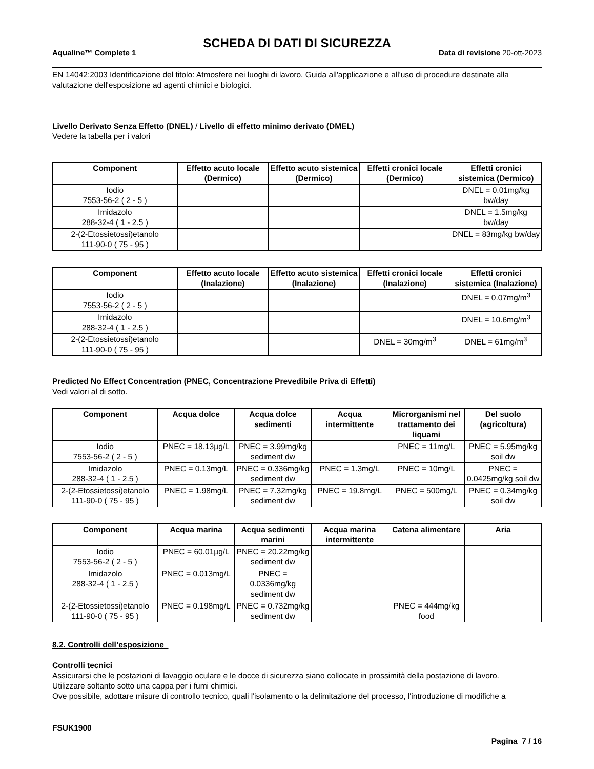SCHEDA DI DATI DI SICUREZZA
Aqualine™ Complete 1 Data di revisione 20-ott-2023
EN 14042:2003 Identificazione del titolo: Atmosfere nei luoghi di lavoro. Guida all'applicazione e all'uso di procedure destinate alla valutazione dell'esposizione ad agenti chimici e biologici.
Livello Derivato Senza Effetto (DNEL) / Livello di effetto minimo derivato (DMEL)
Vedere la tabella per i valori
| Component | Effetto acuto locale (Dermico) | Effetto acuto sistemica (Dermico) | Effetti cronici locale (Dermico) | Effetti cronici sistemica (Dermico) |
| --- | --- | --- | --- | --- |
| Iodio 7553-56-2 ( 2 - 5 ) | | | | DNEL = 0.01mg/kg bw/day |
| Imidazolo 288-32-4 ( 1 - 2.5 ) | | | | DNEL = 1.5mg/kg bw/day |
| 2-(2-Etossietossi)etanolo 111-90-0 ( 75 - 95 ) | | | | DNEL = 83mg/kg bw/day |
| Component | Effetto acuto locale (Inalazione) | Effetto acuto sistemica (Inalazione) | Effetti cronici locale (Inalazione) | Effetti cronici sistemica (Inalazione) |
| --- | --- | --- | --- | --- |
| Iodio 7553-56-2 ( 2 - 5 ) | | | | DNEL = 0.07mg/m<sup>3</sup> |
| Imidazolo 288-32-4 ( 1 - 2.5 ) | | | | DNEL = 10.6mg/m<sup>3</sup> |
| 2-(2-Etossietossi)etanolo 111-90-0 ( 75 - 95 ) | | | DNEL = 30mg/m<sup>3</sup> | DNEL = 61mg/m<sup>3</sup> |
Predicted No Effect Concentration (PNEC, Concentrazione Prevedibile Priva di Effetti)
Vedi valori al di sotto.
| Component | Acqua dolce | Acqua dolce sedimenti | Acqua intermittente | Microrganismi nel trattamento dei liquami | Del suolo (agricoltura) |
| --- | --- | --- | --- | --- | --- |
| Iodio 7553-56-2 ( 2 - 5 ) | PNEC = 18.13µg/L | PNEC = 3.99mg/kg sediment dw | | PNEC = 11mg/L | PNEC = 5.95mg/kg soil dw |
| Imidazolo 288-32-4 ( 1 - 2.5 ) | PNEC = 0.13mg/L | PNEC = 0.336mg/kg sediment dw | PNEC = 1.3mg/L | PNEC = 10mg/L | PNEC = 0.0425mg/kg soil dw |
| 2-(2-Etossietossi)etanolo 111-90-0 ( 75 - 95 ) | PNEC = 1.98mg/L | PNEC = 7.32mg/kg sediment dw | PNEC = 19.8mg/L | PNEC = 500mg/L | PNEC = 0.34mg/kg soil dw |
| Component | Acqua marina | Acqua sedimenti marini | Acqua marina intermittente | Catena alimentare | Aria |
| --- | --- | --- | --- | --- | --- |
| Iodio 7553-56-2 ( 2 - 5 ) | PNEC = 60.01µg/L | PNEC = 20.22mg/kg sediment dw | | | |
| Imidazolo 288-32-4 ( 1 - 2.5 ) | PNEC = 0.013mg/L | PNEC = 0.0336mg/kg sediment dw | | | |
| 2-(2-Etossietossi)etanolo 111-90-0 ( 75 - 95 ) | PNEC = 0.198mg/L | PNEC = 0.732mg/kg sediment dw | | PNEC = 444mg/kg food | |
8.2. Controlli dell’esposizione
Controlli tecnici
Assicurarsi che le postazioni di lavaggio oculare e le docce di sicurezza siano collocate in prossimità della postazione di lavoro.
Utilizzare soltanto sotto una cappa per i fumi chimici.
Ove possibile, adottare misure di controllo tecnico, quali l'isolamento o la delimitazione del processo, l'introduzione di modifiche a
FSUK1900
Pagina 7 / 16